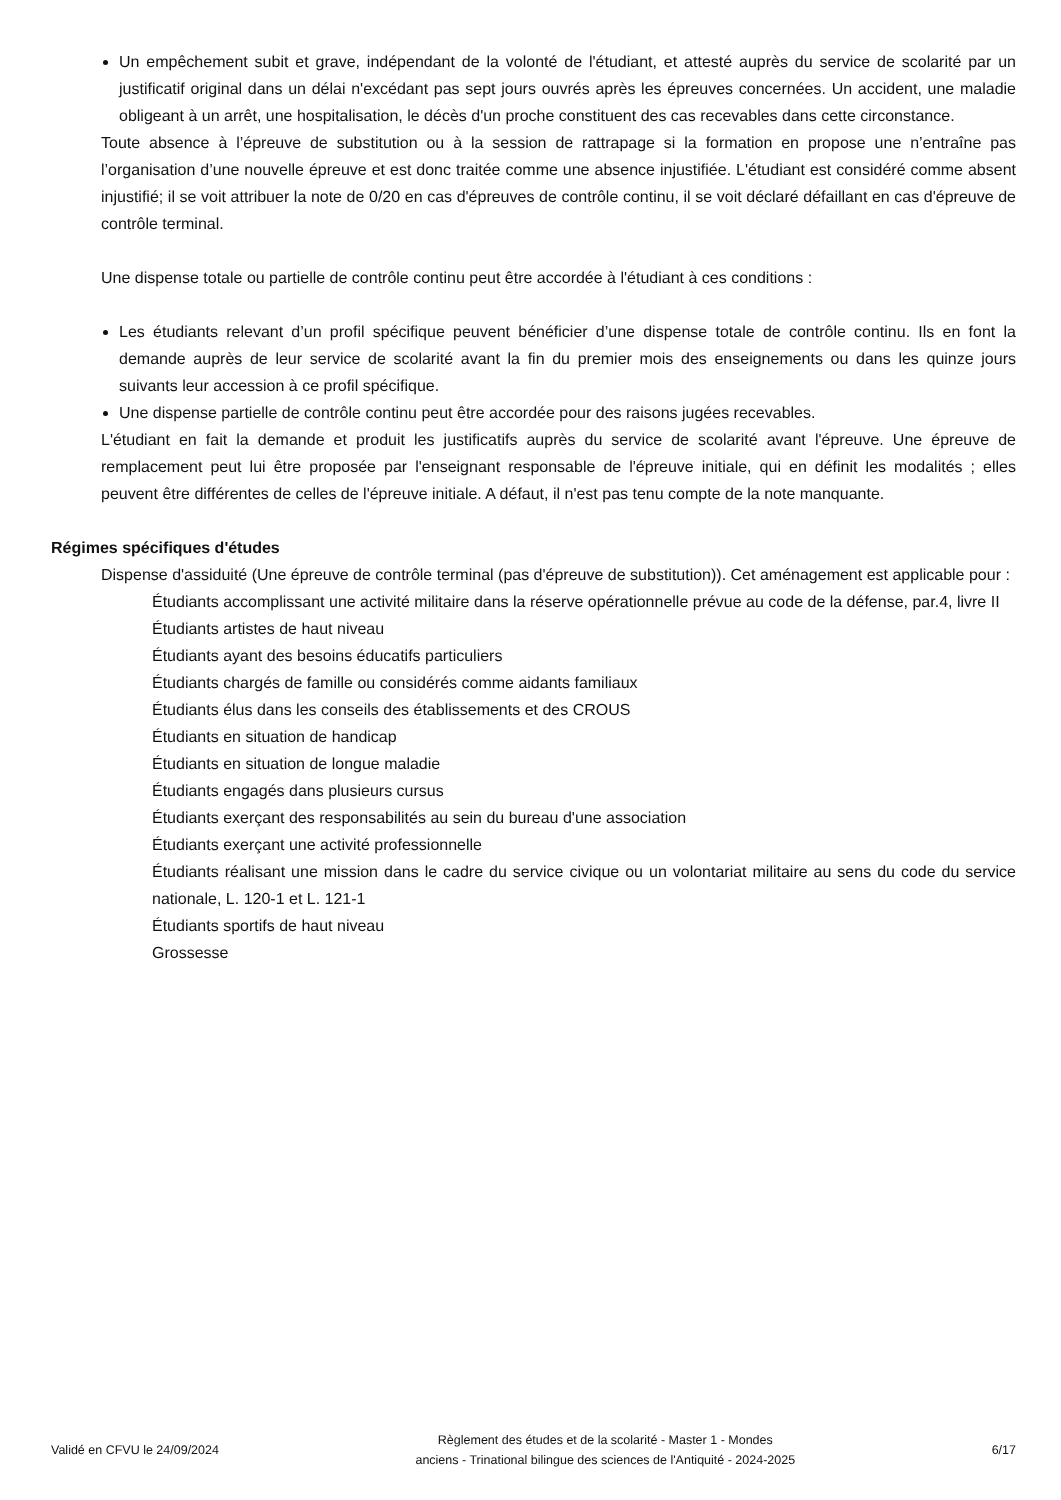Un empêchement subit et grave, indépendant de la volonté de l'étudiant, et attesté auprès du service de scolarité par un justificatif original dans un délai n'excédant pas sept jours ouvrés après les épreuves concernées. Un accident, une maladie obligeant à un arrêt, une hospitalisation, le décès d'un proche constituent des cas recevables dans cette circonstance.
Toute absence à l’épreuve de substitution ou à la session de rattrapage si la formation en propose une n’entraîne pas l’organisation d’une nouvelle épreuve et est donc traitée comme une absence injustifiée. L'étudiant est considéré comme absent injustifié; il se voit attribuer la note de 0/20 en cas d'épreuves de contrôle continu, il se voit déclaré défaillant en cas d'épreuve de contrôle terminal.
Une dispense totale ou partielle de contrôle continu peut être accordée à l'étudiant à ces conditions :
Les étudiants relevant d’un profil spécifique peuvent bénéficier d’une dispense totale de contrôle continu. Ils en font la demande auprès de leur service de scolarité avant la fin du premier mois des enseignements ou dans les quinze jours suivants leur accession à ce profil spécifique.
Une dispense partielle de contrôle continu peut être accordée pour des raisons jugées recevables.
L'étudiant en fait la demande et produit les justificatifs auprès du service de scolarité avant l'épreuve. Une épreuve de remplacement peut lui être proposée par l'enseignant responsable de l'épreuve initiale, qui en définit les modalités ; elles peuvent être différentes de celles de l'épreuve initiale. A défaut, il n'est pas tenu compte de la note manquante.
Régimes spécifiques d'études
Dispense d'assiduité (Une épreuve de contrôle terminal (pas d'épreuve de substitution)). Cet aménagement est applicable pour :
Étudiants accomplissant une activité militaire dans la réserve opérationnelle prévue au code de la défense, par.4, livre II
Étudiants artistes de haut niveau
Étudiants ayant des besoins éducatifs particuliers
Étudiants chargés de famille ou considérés comme aidants familiaux
Étudiants élus dans les conseils des établissements et des CROUS
Étudiants en situation de handicap
Étudiants en situation de longue maladie
Étudiants engagés dans plusieurs cursus
Étudiants exerçant des responsabilités au sein du bureau d'une association
Étudiants exerçant une activité professionnelle
Étudiants réalisant une mission dans le cadre du service civique ou un volontariat militaire au sens du code du service nationale, L. 120-1 et L. 121-1
Étudiants sportifs de haut niveau
Grossesse
Validé en CFVU le 24/09/2024
Règlement des études et de la scolarité - Master 1 - Mondes
anciens - Trinational bilingue des sciences de l'Antiquité - 2024-2025
6/17